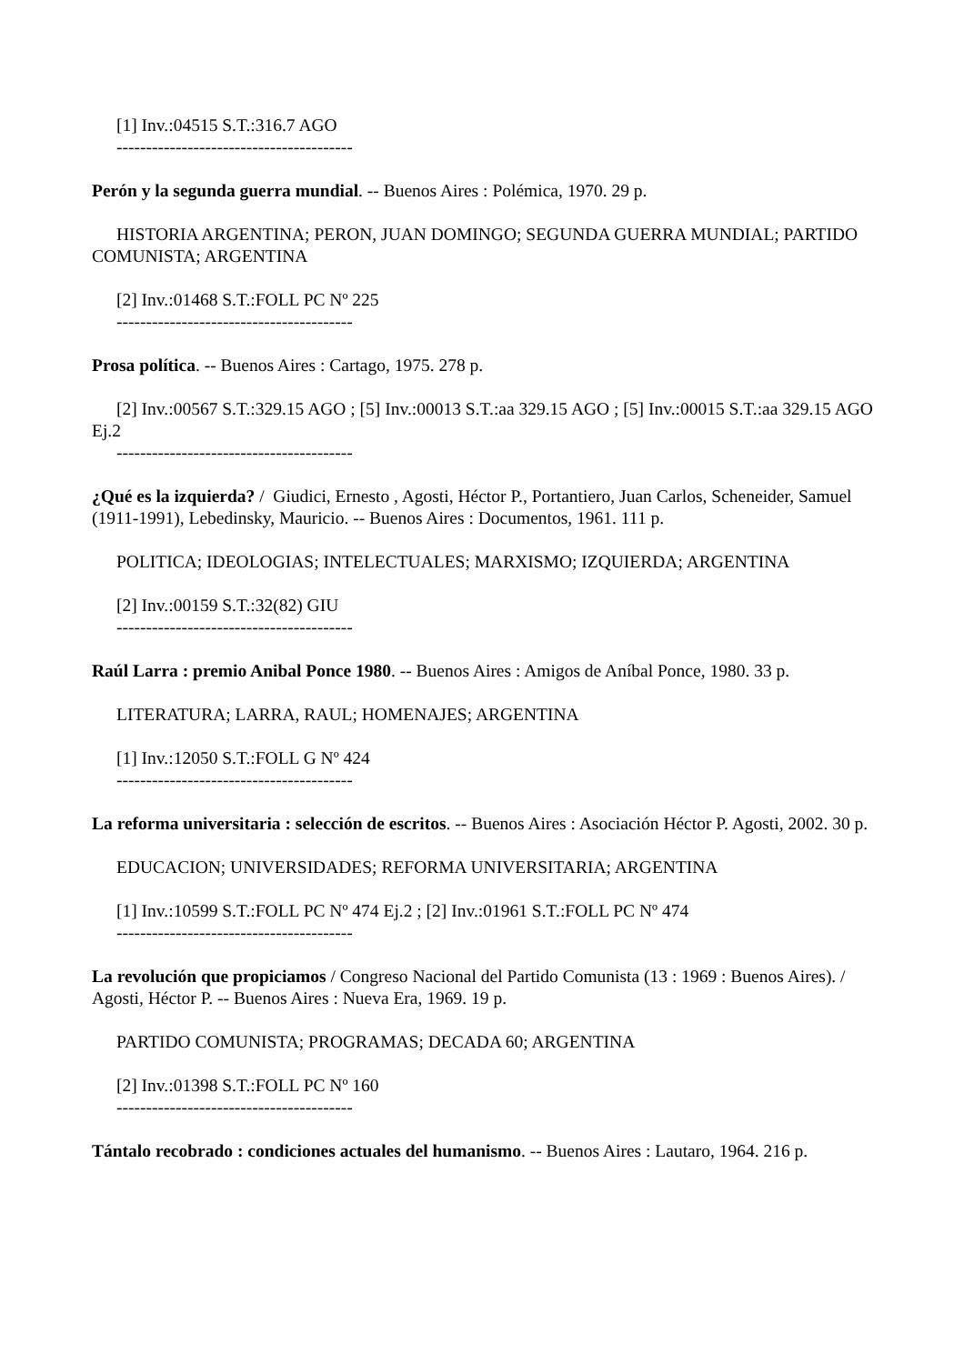[1] Inv.:04515 S.T.:316.7 AGO
----------------------------------------
Perón y la segunda guerra mundial. -- Buenos Aires : Polémica, 1970. 29 p.
HISTORIA ARGENTINA; PERON, JUAN DOMINGO; SEGUNDA GUERRA MUNDIAL; PARTIDO COMUNISTA; ARGENTINA
[2] Inv.:01468 S.T.:FOLL PC Nº 225
----------------------------------------
Prosa política. -- Buenos Aires : Cartago, 1975. 278 p.
[2] Inv.:00567 S.T.:329.15 AGO ; [5] Inv.:00013 S.T.:aa 329.15 AGO ; [5] Inv.:00015 S.T.:aa 329.15 AGO Ej.2
----------------------------------------
¿Qué es la izquierda? / Giudici, Ernesto , Agosti, Héctor P., Portantiero, Juan Carlos, Scheneider, Samuel (1911-1991), Lebedinsky, Mauricio. -- Buenos Aires : Documentos, 1961. 111 p.
POLITICA; IDEOLOGIAS; INTELECTUALES; MARXISMO; IZQUIERDA; ARGENTINA
[2] Inv.:00159 S.T.:32(82) GIU
----------------------------------------
Raúl Larra : premio Anibal Ponce 1980. -- Buenos Aires : Amigos de Aníbal Ponce, 1980. 33 p.
LITERATURA; LARRA, RAUL; HOMENAJES; ARGENTINA
[1] Inv.:12050 S.T.:FOLL G Nº 424
----------------------------------------
La reforma universitaria : selección de escritos. -- Buenos Aires : Asociación Héctor P. Agosti, 2002. 30 p.
EDUCACION; UNIVERSIDADES; REFORMA UNIVERSITARIA; ARGENTINA
[1] Inv.:10599 S.T.:FOLL PC Nº 474 Ej.2 ; [2] Inv.:01961 S.T.:FOLL PC Nº 474
----------------------------------------
La revolución que propiciamos / Congreso Nacional del Partido Comunista (13 : 1969 : Buenos Aires). / Agosti, Héctor P. -- Buenos Aires : Nueva Era, 1969. 19 p.
PARTIDO COMUNISTA; PROGRAMAS; DECADA 60; ARGENTINA
[2] Inv.:01398 S.T.:FOLL PC Nº 160
----------------------------------------
Tántalo recobrado : condiciones actuales del humanismo. -- Buenos Aires : Lautaro, 1964. 216 p.